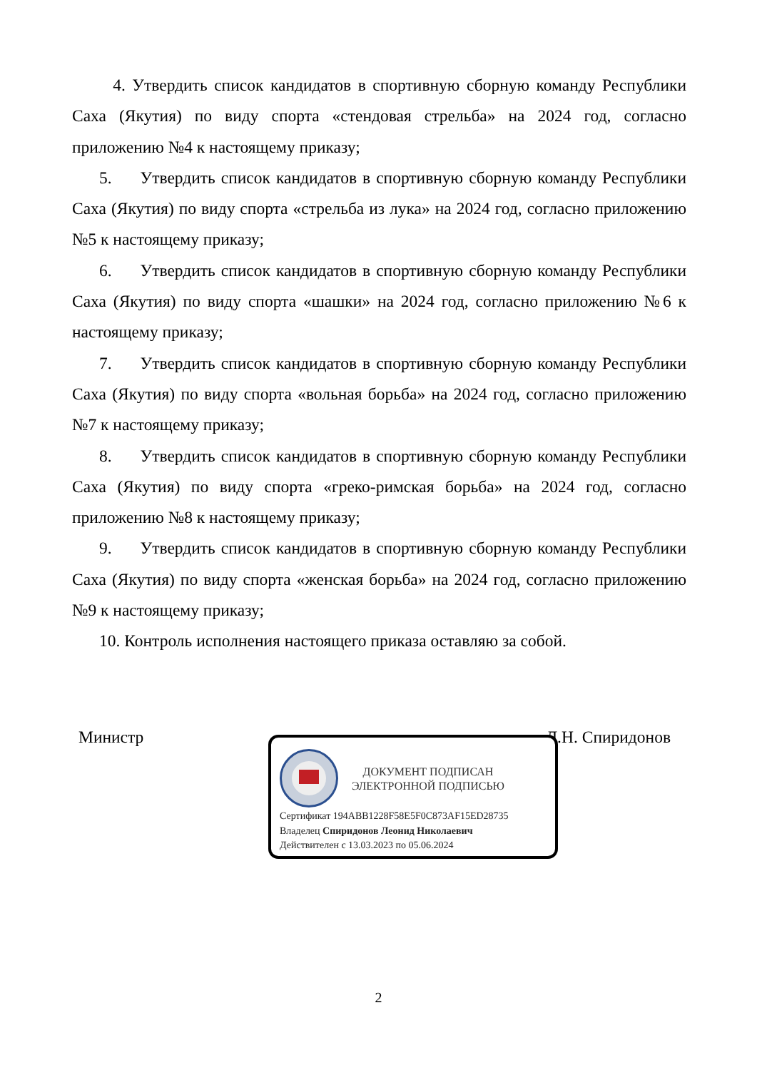4. Утвердить список кандидатов в спортивную сборную команду Республики Саха (Якутия) по виду спорта «стендовая стрельба» на 2024 год, согласно приложению №4 к настоящему приказу;
5. Утвердить список кандидатов в спортивную сборную команду Республики Саха (Якутия) по виду спорта «стрельба из лука» на 2024 год, согласно приложению №5 к настоящему приказу;
6. Утвердить список кандидатов в спортивную сборную команду Республики Саха (Якутия) по виду спорта «шашки» на 2024 год, согласно приложению №6 к настоящему приказу;
7. Утвердить список кандидатов в спортивную сборную команду Республики Саха (Якутия) по виду спорта «вольная борьба» на 2024 год, согласно приложению №7 к настоящему приказу;
8. Утвердить список кандидатов в спортивную сборную команду Республики Саха (Якутия) по виду спорта «греко-римская борьба» на 2024 год, согласно приложению №8 к настоящему приказу;
9. Утвердить список кандидатов в спортивную сборную команду Республики Саха (Якутия) по виду спорта «женская борьба» на 2024 год, согласно приложению №9 к настоящему приказу;
10. Контроль исполнения настоящего приказа оставляю за собой.
Министр Л.Н. Спиридонов
ДОКУМЕНТ ПОДПИСАН
ЭЛЕКТРОННОЙ ПОДПИСЬЮ
Сертификат 194ABB1228F58E5F0C873AF15ED28735
Владелец Спиридонов Леонид Николаевич
Действителен с 13.03.2023 по 05.06.2024
2